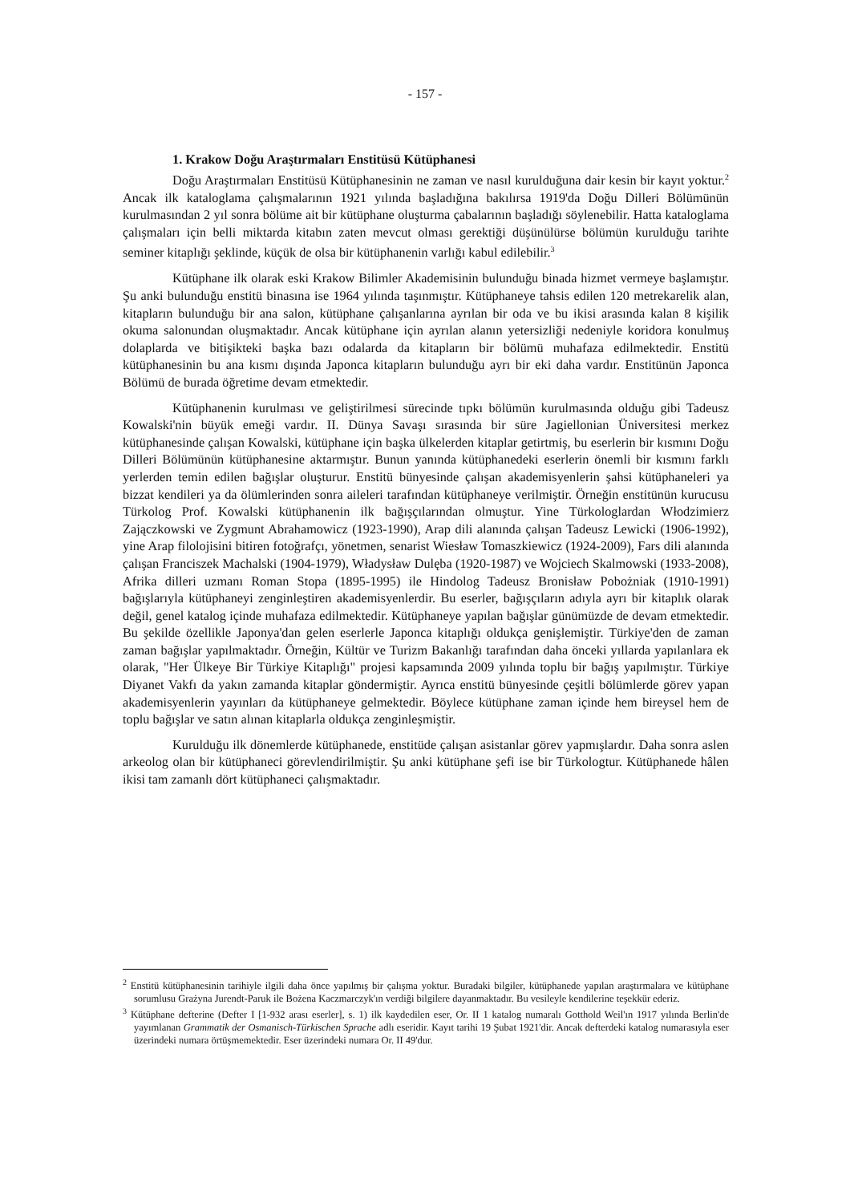- 157 -
1. Krakow Doğu Araştırmaları Enstitüsü Kütüphanesi
Doğu Araştırmaları Enstitüsü Kütüphanesinin ne zaman ve nasıl kurulduğuna dair kesin bir kayıt yoktur.<sup>2</sup> Ancak ilk kataloglama çalışmalarının 1921 yılında başladığına bakılırsa 1919'da Doğu Dilleri Bölümünün kurulmasından 2 yıl sonra bölüme ait bir kütüphane oluşturma çabalarının başladığı söylenebilir. Hatta kataloglama çalışmaları için belli miktarda kitabın zaten mevcut olması gerektiği düşünülürse bölümün kurulduğu tarihte seminer kitaplığı şeklinde, küçük de olsa bir kütüphanenin varlığı kabul edilebilir.<sup>3</sup>
Kütüphane ilk olarak eski Krakow Bilimler Akademisinin bulunduğu binada hizmet vermeye başlamıştır. Şu anki bulunduğu enstitü binasına ise 1964 yılında taşınmıştır. Kütüphaneye tahsis edilen 120 metrekarelik alan, kitapların bulunduğu bir ana salon, kütüphane çalışanlarına ayrılan bir oda ve bu ikisi arasında kalan 8 kişilik okuma salonundan oluşmaktadır. Ancak kütüphane için ayrılan alanın yetersizliği nedeniyle koridora konulmuş dolaplarda ve bitişikteki başka bazı odalarda da kitapların bir bölümü muhafaza edilmektedir. Enstitü kütüphanesinin bu ana kısmı dışında Japonca kitapların bulunduğu ayrı bir eki daha vardır. Enstitünün Japonca Bölümü de burada öğretime devam etmektedir.
Kütüphanenin kurulması ve geliştirilmesi sürecinde tıpkı bölümün kurulmasında olduğu gibi Tadeusz Kowalski'nin büyük emeği vardır. II. Dünya Savaşı sırasında bir süre Jagiellonian Üniversitesi merkez kütüphanesinde çalışan Kowalski, kütüphane için başka ülkelerden kitaplar getirtmiş, bu eserlerin bir kısmını Doğu Dilleri Bölümünün kütüphanesine aktarmıştır. Bunun yanında kütüphanedeki eserlerin önemli bir kısmını farklı yerlerden temin edilen bağışlar oluşturur. Enstitü bünyesinde çalışan akademisyenlerin şahsi kütüphaneleri ya bizzat kendileri ya da ölümlerinden sonra aileleri tarafından kütüphaneye verilmiştir. Örneğin enstitünün kurucusu Türkolog Prof. Kowalski kütüphanenin ilk bağışçılarından olmuştur. Yine Türkologlardan Włodzimierz Zajączkowski ve Zygmunt Abrahamowicz (1923-1990), Arap dili alanında çalışan Tadeusz Lewicki (1906-1992), yine Arap filolojisini bitiren fotoğrafçı, yönetmen, senarist Wiesław Tomaszkiewicz (1924-2009), Fars dili alanında çalışan Franciszek Machalski (1904-1979), Władysław Dulęba (1920-1987) ve Wojciech Skalmowski (1933-2008), Afrika dilleri uzmanı Roman Stopa (1895-1995) ile Hindolog Tadeusz Bronisław Pobożniak (1910-1991) bağışlarıyla kütüphaneyi zenginleştiren akademisyenlerdir. Bu eserler, bağışçıların adıyla ayrı bir kitaplık olarak değil, genel katalog içinde muhafaza edilmektedir. Kütüphaneye yapılan bağışlar günümüzde de devam etmektedir. Bu şekilde özellikle Japonya'dan gelen eserlerle Japonca kitaplığı oldukça genişlemiştir. Türkiye'den de zaman zaman bağışlar yapılmaktadır. Örneğin, Kültür ve Turizm Bakanlığı tarafından daha önceki yıllarda yapılanlara ek olarak, "Her Ülkeye Bir Türkiye Kitaplığı" projesi kapsamında 2009 yılında toplu bir bağış yapılmıştır. Türkiye Diyanet Vakfı da yakın zamanda kitaplar göndermiştir. Ayrıca enstitü bünyesinde çeşitli bölümlerde görev yapan akademisyenlerin yayınları da kütüphaneye gelmektedir. Böylece kütüphane zaman içinde hem bireysel hem de toplu bağışlar ve satın alınan kitaplarla oldukça zenginleşmiştir.
Kurulduğu ilk dönemlerde kütüphanede, enstitüde çalışan asistanlar görev yapmışlardır. Daha sonra aslen arkeolog olan bir kütüphaneci görevlendirilmiştir. Şu anki kütüphane şefi ise bir Türkologtur. Kütüphanede hâlen ikisi tam zamanlı dört kütüphaneci çalışmaktadır.
<sup>2</sup> Enstitü kütüphanesinin tarihiyle ilgili daha önce yapılmış bir çalışma yoktur. Buradaki bilgiler, kütüphanede yapılan araştırmalara ve kütüphane sorumlusu Grażyna Jurendt-Paruk ile Bożena Kaczmarczyk'ın verdiği bilgilere dayanmaktadır. Bu vesileyle kendilerine teşekkür ederiz.
<sup>3</sup> Kütüphane defterine (Defter I [1-932 arası eserler], s. 1) ilk kaydedilen eser, Or. II 1 katalog numaralı Gotthold Weil'ın 1917 yılında Berlin'de yayımlanan Grammatik der Osmanisch-Türkischen Sprache adlı eseridir. Kayıt tarihi 19 Şubat 1921'dir. Ancak defterdeki katalog numarasıyla eser üzerindeki numara örtüşmemektedir. Eser üzerindeki numara Or. II 49'dur.